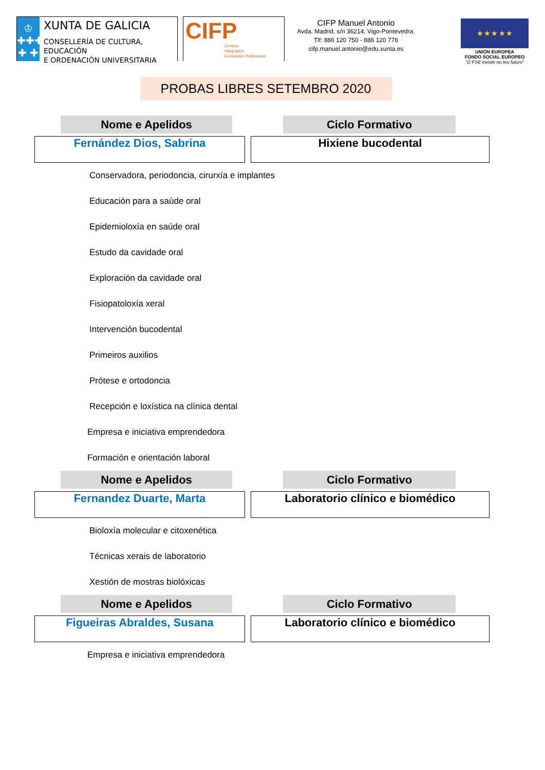♔
✚✚✚
✚ ✚
XUNTA DE GALICIA
CONSELLERÍA DE CULTURA, EDUCACIÓN
E ORDENACIÓN UNIVERSITARIA
CIFP
Centros
Integrados
Formación Profesional
CIFP Manuel Antonio
Avda. Madrid, s/n 36214, Vigo-Pontevedra.
Tlf: 886 120 750 - 886 120 776
cifp.manuel.antonio@edu.xunta.es
★ ★ ★ ★ ★
UNIÓN EUROPEA
FONDO SOCIAL EUROPEO
“O FSE inviste no teu futuro”
PROBAS LIBRES SETEMBRO 2020
Nome e Apelidos Ciclo Formativo
Fernández Dios, Sabrina Hixiene bucodental
Conservadora, periodoncia, cirurxía e implantes
Educación para a saúde oral
Epidemioloxía en saúde oral
Estudo da cavidade oral
Exploración da cavidade oral
Fisiopatoloxía xeral
Intervención bucodental
Primeiros auxilios
Prótese e ortodoncia
Recepción e loxística na clínica dental
Empresa e iniciativa emprendedora
Formación e orientación laboral
Nome e Apelidos Ciclo Formativo
Fernandez Duarte, Marta Laboratorio clínico e biomédico
Bioloxía molecular e citoxenética
Técnicas xerais de laboratorio
Xestión de mostras biolóxicas
Nome e Apelidos Ciclo Formativo
Figueiras Abraldes, Susana Laboratorio clínico e biomédico
Empresa e iniciativa emprendedora